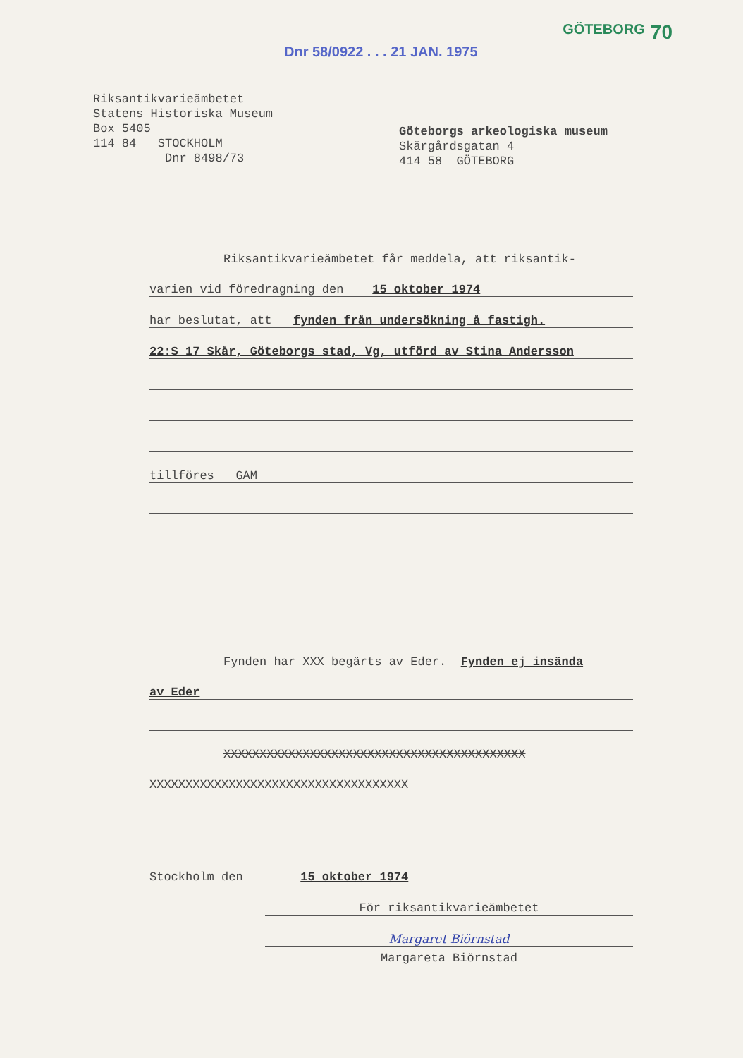GÖTEBORG 70
Dnr 58/0922 . . . 21 JAN. 1975
Riksantikvarieämbetet
Statens Historiska Museum
Box 5405
114 84 STOCKHOLM
Dnr 8498/73
Göteborgs arkeologiska museum
Skärgårdsgatan 4
414 58 GÖTEBORG
Riksantikvarieämbetet får meddela, att riksantik-
varien vid föredragning den 15 oktober 1974
har beslutat, att fynden från undersökning å fastigh.
22:S 17 Skår, Göteborgs stad, Vg, utförd av Stina Andersson
tillföres GAM
Fynden har XXX begärts av Eder. Fynden ej insända
av Eder
XXXXXXXXXXXXXXXXXXXXXXXXXXXXXXXXXXXXXXXXXX
XXXXXXXXXXXXXXXXXXXXXXXXXXXXXXXXXXXX
Stockholm den 15 oktober 1974
För riksantikvarieämbetet
Margaret Biörnstad
Margareta Biörnstad